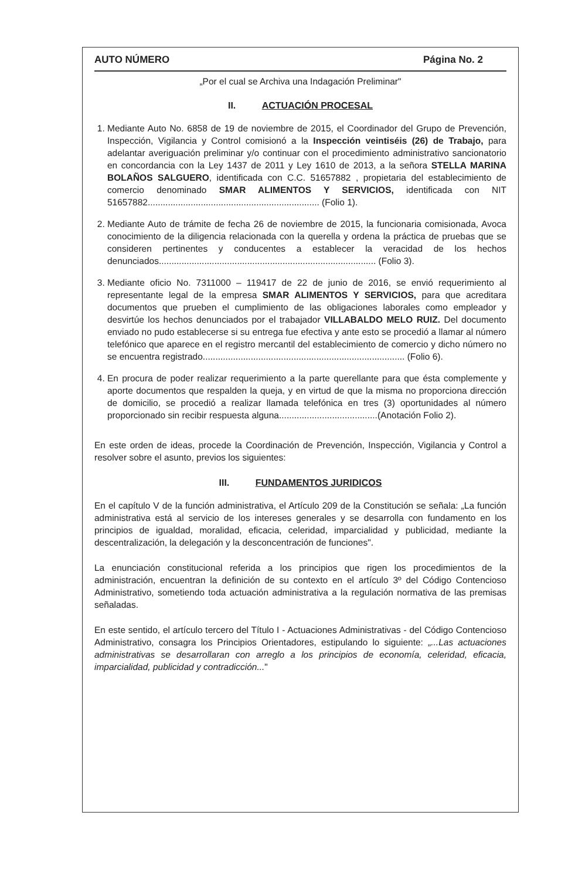AUTO NÚMERO Página No. 2
„Por el cual se Archiva una Indagación Preliminar"
II. ACTUACIÓN PROCESAL
1. Mediante Auto No. 6858 de 19 de noviembre de 2015, el Coordinador del Grupo de Prevención, Inspección, Vigilancia y Control comisionó a la Inspección veintiséis (26) de Trabajo, para adelantar averiguación preliminar y/o continuar con el procedimiento administrativo sancionatorio en concordancia con la Ley 1437 de 2011 y Ley 1610 de 2013, a la señora STELLA MARINA BOLAÑOS SALGUERO, identificada con C.C. 51657882 , propietaria del establecimiento de comercio denominado SMAR ALIMENTOS Y SERVICIOS, identificada con NIT 51657882.................................................................... (Folio 1).
2. Mediante Auto de trámite de fecha 26 de noviembre de 2015, la funcionaria comisionada, Avoca conocimiento de la diligencia relacionada con la querella y ordena la práctica de pruebas que se consideren pertinentes y conducentes a establecer la veracidad de los hechos denunciados...................................................................................... (Folio 3).
3. Mediante oficio No. 7311000 – 119417 de 22 de junio de 2016, se envió requerimiento al representante legal de la empresa SMAR ALIMENTOS Y SERVICIOS, para que acreditara documentos que prueben el cumplimiento de las obligaciones laborales como empleador y desvirtúe los hechos denunciados por el trabajador VILLABALDO MELO RUIZ. Del documento enviado no pudo establecerse si su entrega fue efectiva y ante esto se procedió a llamar al número telefónico que aparece en el registro mercantil del establecimiento de comercio y dicho número no se encuentra registrado................................................................................ (Folio 6).
4. En procura de poder realizar requerimiento a la parte querellante para que ésta complemente y aporte documentos que respalden la queja, y en virtud de que la misma no proporciona dirección de domicilio, se procedió a realizar llamada telefónica en tres (3) oportunidades al número proporcionado sin recibir respuesta alguna.......................................(Anotación Folio 2).
En este orden de ideas, procede la Coordinación de Prevención, Inspección, Vigilancia y Control a resolver sobre el asunto, previos los siguientes:
III. FUNDAMENTOS JURIDICOS
En el capítulo V de la función administrativa, el Artículo 209 de la Constitución se señala: „La función administrativa está al servicio de los intereses generales y se desarrolla con fundamento en los principios de igualdad, moralidad, eficacia, celeridad, imparcialidad y publicidad, mediante la descentralización, la delegación y la desconcentración de funciones".
La enunciación constitucional referida a los principios que rigen los procedimientos de la administración, encuentran la definición de su contexto en el artículo 3º del Código Contencioso Administrativo, sometiendo toda actuación administrativa a la regulación normativa de las premisas señaladas.
En este sentido, el artículo tercero del Título I - Actuaciones Administrativas - del Código Contencioso Administrativo, consagra los Principios Orientadores, estipulando lo siguiente: „...Las actuaciones administrativas se desarrollaran con arreglo a los principios de economía, celeridad, eficacia, imparcialidad, publicidad y contradicción..."